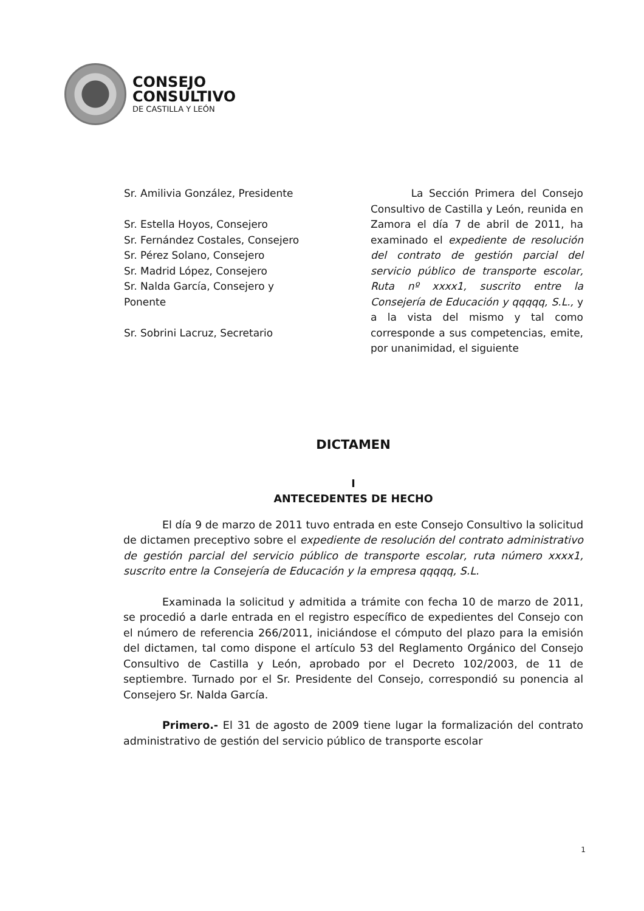CONSEJO
CONSULTIVO
DE CASTILLA Y LEÓN
Sr. Amilivia González, Presidente
Sr. Estella Hoyos, Consejero
Sr. Fernández Costales, Consejero
Sr. Pérez Solano, Consejero
Sr. Madrid López, Consejero
Sr. Nalda García, Consejero y
Ponente
Sr. Sobrini Lacruz, Secretario
La Sección Primera del Consejo Consultivo de Castilla y León, reunida en Zamora el día 7 de abril de 2011, ha examinado el expediente de resolución del contrato de gestión parcial del servicio público de transporte escolar, Ruta nº xxxx1, suscrito entre la Consejería de Educación y qqqqq, S.L., y a la vista del mismo y tal como corresponde a sus competencias, emite, por unanimidad, el siguiente
DICTAMEN
I
ANTECEDENTES DE HECHO
El día 9 de marzo de 2011 tuvo entrada en este Consejo Consultivo la solicitud de dictamen preceptivo sobre el expediente de resolución del contrato administrativo de gestión parcial del servicio público de transporte escolar, ruta número xxxx1, suscrito entre la Consejería de Educación y la empresa qqqqq, S.L.
Examinada la solicitud y admitida a trámite con fecha 10 de marzo de 2011, se procedió a darle entrada en el registro específico de expedientes del Consejo con el número de referencia 266/2011, iniciándose el cómputo del plazo para la emisión del dictamen, tal como dispone el artículo 53 del Reglamento Orgánico del Consejo Consultivo de Castilla y León, aprobado por el Decreto 102/2003, de 11 de septiembre. Turnado por el Sr. Presidente del Consejo, correspondió su ponencia al Consejero Sr. Nalda García.
Primero.- El 31 de agosto de 2009 tiene lugar la formalización del contrato administrativo de gestión del servicio público de transporte escolar
1